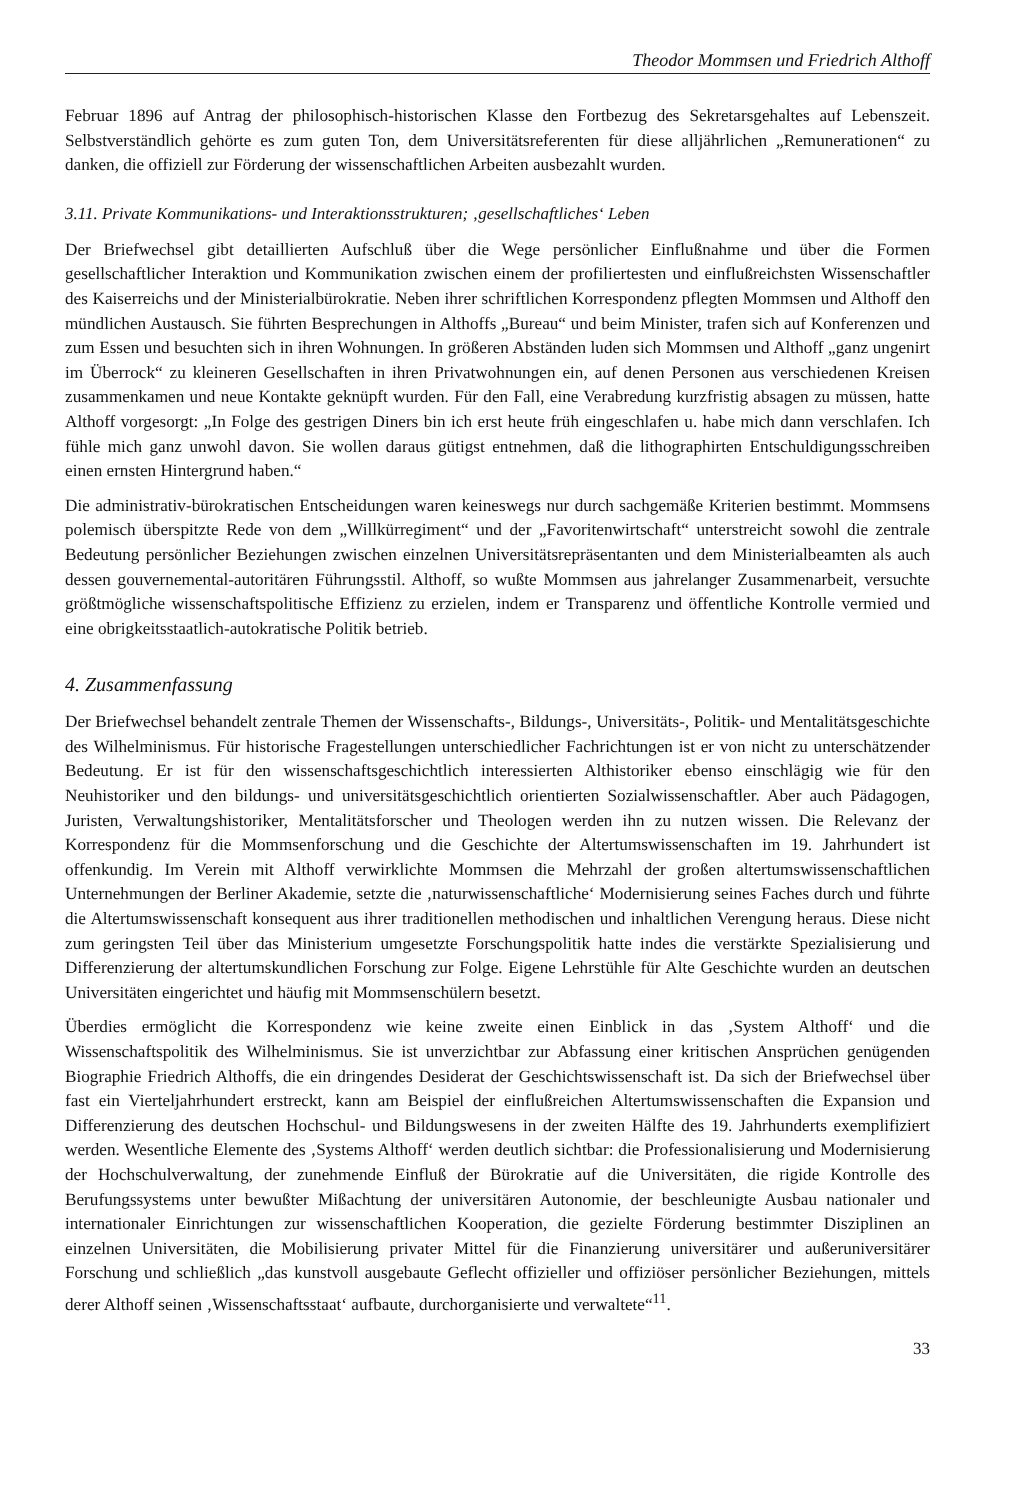Theodor Mommsen und Friedrich Althoff
Februar 1896 auf Antrag der philosophisch-historischen Klasse den Fortbezug des Sekretarsgehaltes auf Lebenszeit. Selbstverständlich gehörte es zum guten Ton, dem Universitätsreferenten für diese alljährlichen „Remunerationen“ zu danken, die offiziell zur Förderung der wissenschaftlichen Arbeiten ausbezahlt wurden.
3.11. Private Kommunikations- und Interaktionsstrukturen; ‚gesellschaftliches‘ Leben
Der Briefwechsel gibt detaillierten Aufschluß über die Wege persönlicher Einflußnahme und über die Formen gesellschaftlicher Interaktion und Kommunikation zwischen einem der profiliertesten und einflußreichsten Wissenschaftler des Kaiserreichs und der Ministerialbürokratie. Neben ihrer schriftlichen Korrespondenz pflegten Mommsen und Althoff den mündlichen Austausch. Sie führten Besprechungen in Althoffs „Bureau“ und beim Minister, trafen sich auf Konferenzen und zum Essen und besuchten sich in ihren Wohnungen. In größeren Abständen luden sich Mommsen und Althoff „ganz ungenirt im Überrock“ zu kleineren Gesellschaften in ihren Privatwohnungen ein, auf denen Personen aus verschiedenen Kreisen zusammenkamen und neue Kontakte geknüpft wurden. Für den Fall, eine Verabredung kurzfristig absagen zu müssen, hatte Althoff vorgesorgt: „In Folge des gestrigen Diners bin ich erst heute früh eingeschlafen u. habe mich dann verschlafen. Ich fühle mich ganz unwohl davon. Sie wollen daraus gütigst entnehmen, daß die lithographirten Entschuldigungsschreiben einen ernsten Hintergrund haben.“
Die administrativ-bürokratischen Entscheidungen waren keineswegs nur durch sachgemäße Kriterien bestimmt. Mommsens polemisch überspitzte Rede von dem „Willkürregiment“ und der „Favoritenwirtschaft“ unterstreicht sowohl die zentrale Bedeutung persönlicher Beziehungen zwischen einzelnen Universitätsrepräsentanten und dem Ministerialbeamten als auch dessen gouvernemental-autoritären Führungsstil. Althoff, so wußte Mommsen aus jahrelanger Zusammenarbeit, versuchte größtmögliche wissenschaftspolitische Effizienz zu erzielen, indem er Transparenz und öffentliche Kontrolle vermied und eine obrigkeitsstaatlich-autokratische Politik betrieb.
4. Zusammenfassung
Der Briefwechsel behandelt zentrale Themen der Wissenschafts-, Bildungs-, Universitäts-, Politik- und Mentalitätsgeschichte des Wilhelminismus. Für historische Fragestellungen unterschiedlicher Fachrichtungen ist er von nicht zu unterschätzender Bedeutung. Er ist für den wissenschaftsgeschichtlich interessierten Althistoriker ebenso einschlägig wie für den Neuhistoriker und den bildungs- und universitätsgeschichtlich orientierten Sozialwissenschaftler. Aber auch Pädagogen, Juristen, Verwaltungshistoriker, Mentalitätsforscher und Theologen werden ihn zu nutzen wissen. Die Relevanz der Korrespondenz für die Mommsenforschung und die Geschichte der Altertumswissenschaften im 19. Jahrhundert ist offenkundig. Im Verein mit Althoff verwirklichte Mommsen die Mehrzahl der großen altertumswissenschaftlichen Unternehmungen der Berliner Akademie, setzte die ‚naturwissenschaftliche‘ Modernisierung seines Faches durch und führte die Altertumswissenschaft konsequent aus ihrer traditionellen methodischen und inhaltlichen Verengung heraus. Diese nicht zum geringsten Teil über das Ministerium umgesetzte Forschungspolitik hatte indes die verstärkte Spezialisierung und Differenzierung der altertumskundlichen Forschung zur Folge. Eigene Lehrstühle für Alte Geschichte wurden an deutschen Universitäten eingerichtet und häufig mit Mommsenschülern besetzt.
Überdies ermöglicht die Korrespondenz wie keine zweite einen Einblick in das ‚System Althoff‘ und die Wissenschaftspolitik des Wilhelminismus. Sie ist unverzichtbar zur Abfassung einer kritischen Ansprüchen genügenden Biographie Friedrich Althoffs, die ein dringendes Desiderat der Geschichtswissenschaft ist. Da sich der Briefwechsel über fast ein Vierteljahrhundert erstreckt, kann am Beispiel der einflußreichen Altertumswissenschaften die Expansion und Differenzierung des deutschen Hochschul- und Bildungswesens in der zweiten Hälfte des 19. Jahrhunderts exemplifiziert werden. Wesentliche Elemente des ‚Systems Althoff‘ werden deutlich sichtbar: die Professionalisierung und Modernisierung der Hochschulverwaltung, der zunehmende Einfluß der Bürokratie auf die Universitäten, die rigide Kontrolle des Berufungssystems unter bewußter Mißachtung der universitären Autonomie, der beschleunigte Ausbau nationaler und internationaler Einrichtungen zur wissenschaftlichen Kooperation, die gezielte Förderung bestimmter Disziplinen an einzelnen Universitäten, die Mobilisierung privater Mittel für die Finanzierung universitärer und außeruniversitärer Forschung und schließlich „das kunstvoll ausgebaute Geflecht offizieller und offiziöser persönlicher Beziehungen, mittels derer Althoff seinen ‚Wissenschaftsstaat‘ aufbaute, durchorganisierte und verwaltete“<sup>11</sup>.
33